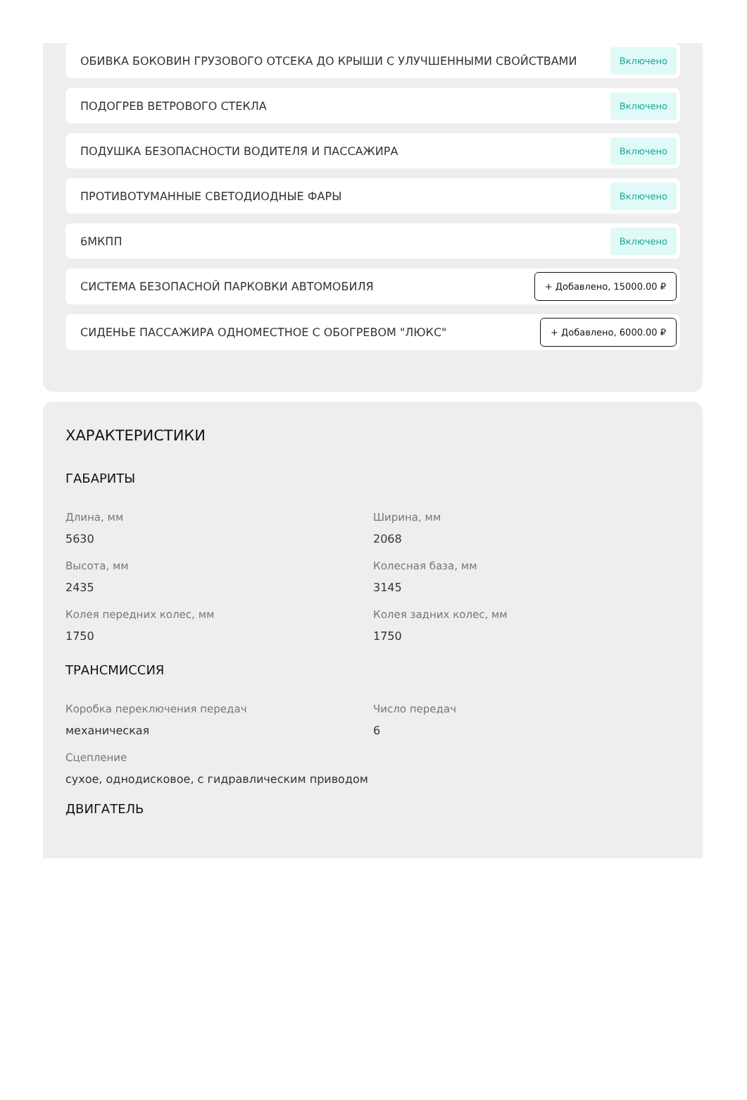ОБИВКА БОКОВИН ГРУЗОВОГО ОТСЕКА ДО КРЫШИ С УЛУЧШЕННЫМИ СВОЙСТВАМИ Включено
ПОДОГРЕВ ВЕТРОВОГО СТЕКЛА Включено
ПОДУШКА БЕЗОПАСНОСТИ ВОДИТЕЛЯ И ПАССАЖИРА Включено
ПРОТИВОТУМАННЫЕ СВЕТОДИОДНЫЕ ФАРЫ Включено
6МКПП Включено
СИСТЕМА БЕЗОПАСНОЙ ПАРКОВКИ АВТОМОБИЛЯ + Добавлено, 15000.00 ₽
СИДЕНЬЕ ПАССАЖИРА ОДНОМЕСТНОЕ С ОБОГРЕВОМ "ЛЮКС" + Добавлено, 6000.00 ₽
ХАРАКТЕРИСТИКИ
ГАБАРИТЫ
Длина, мм
5630
Ширина, мм
2068
Высота, мм
2435
Колесная база, мм
3145
Колея передних колес, мм
1750
Колея задних колес, мм
1750
ТРАНСМИССИЯ
Коробка переключения передач
механическая
Число передач
6
Сцепление
сухое, однодисковое, с гидравлическим приводом
ДВИГАТЕЛЬ